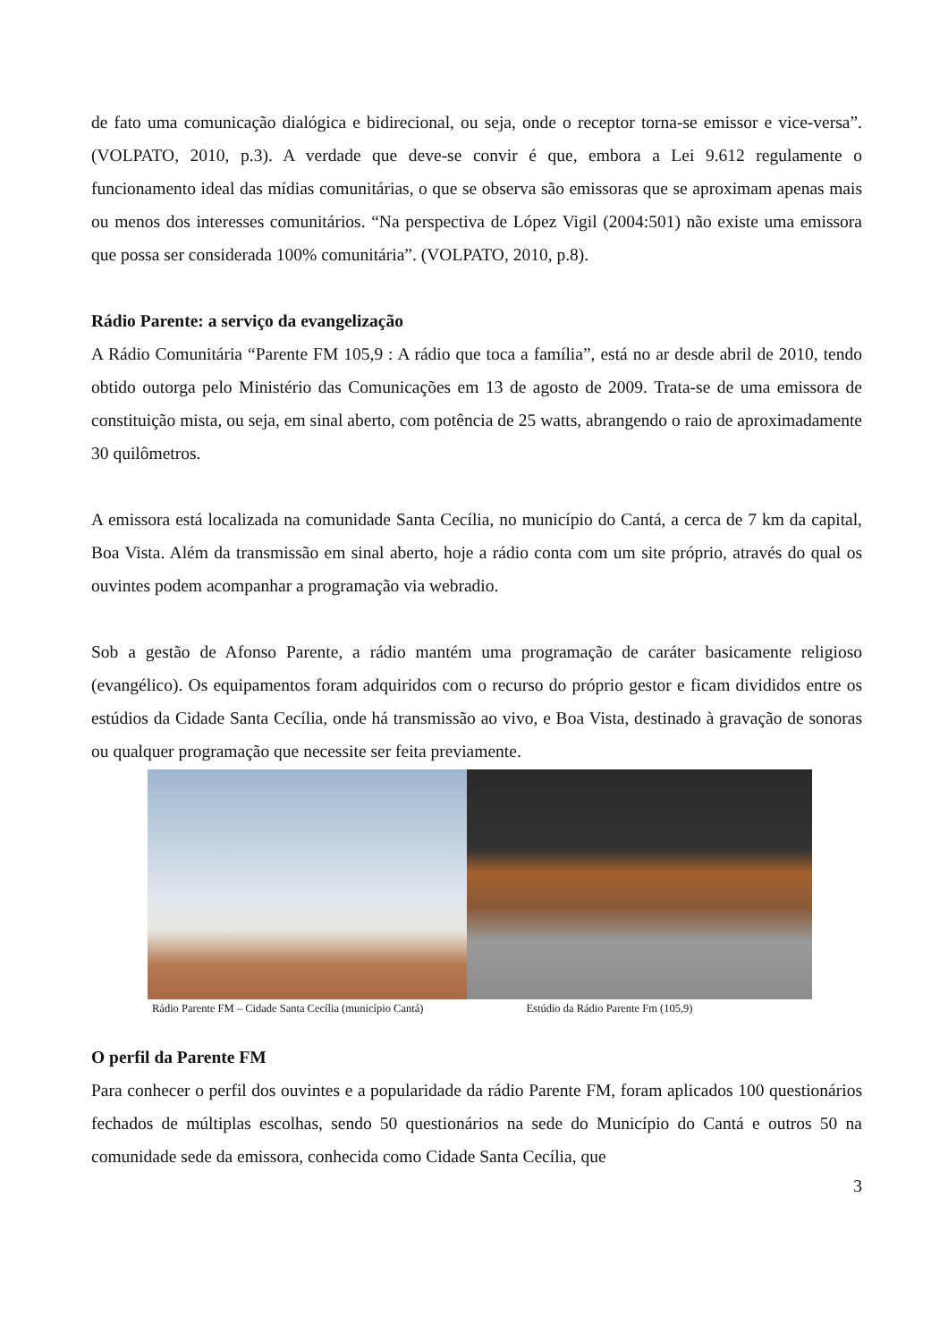de fato uma comunicação dialógica e bidirecional, ou seja, onde o receptor torna-se emissor e vice-versa”. (VOLPATO, 2010, p.3). A verdade que deve-se convir é que, embora a Lei 9.612 regulamente o funcionamento ideal das mídias comunitárias, o que se observa são emissoras que se aproximam apenas mais ou menos dos interesses comunitários. “Na perspectiva de López Vigil (2004:501) não existe uma emissora que possa ser considerada 100% comunitária”. (VOLPATO, 2010, p.8).
Rádio Parente: a serviço da evangelização
A Rádio Comunitária “Parente FM 105,9 : A rádio que toca a família”, está no ar desde abril de 2010, tendo obtido outorga pelo Ministério das Comunicações em 13 de agosto de 2009. Trata-se de uma emissora de constituição mista, ou seja, em sinal aberto, com potência de 25 watts, abrangendo o raio de aproximadamente 30 quilômetros.
A emissora está localizada na comunidade Santa Cecília, no município do Cantá, a cerca de 7 km da capital, Boa Vista. Além da transmissão em sinal aberto, hoje a rádio conta com um site próprio, através do qual os ouvintes podem acompanhar a programação via webradio.
Sob a gestão de Afonso Parente, a rádio mantém uma programação de caráter basicamente religioso (evangélico). Os equipamentos foram adquiridos com o recurso do próprio gestor e ficam divididos entre os estúdios da Cidade Santa Cecília, onde há transmissão ao vivo, e Boa Vista, destinado à gravação de sonoras ou qualquer programação que necessite ser feita previamente.
Rádio Parente FM – Cidade Santa Cecília (município Cantá) Estúdio da Rádio Parente Fm (105,9)
O perfil da Parente FM
Para conhecer o perfil dos ouvintes e a popularidade da rádio Parente FM, foram aplicados 100 questionários fechados de múltiplas escolhas, sendo 50 questionários na sede do Município do Cantá e outros 50 na comunidade sede da emissora, conhecida como Cidade Santa Cecília, que
3